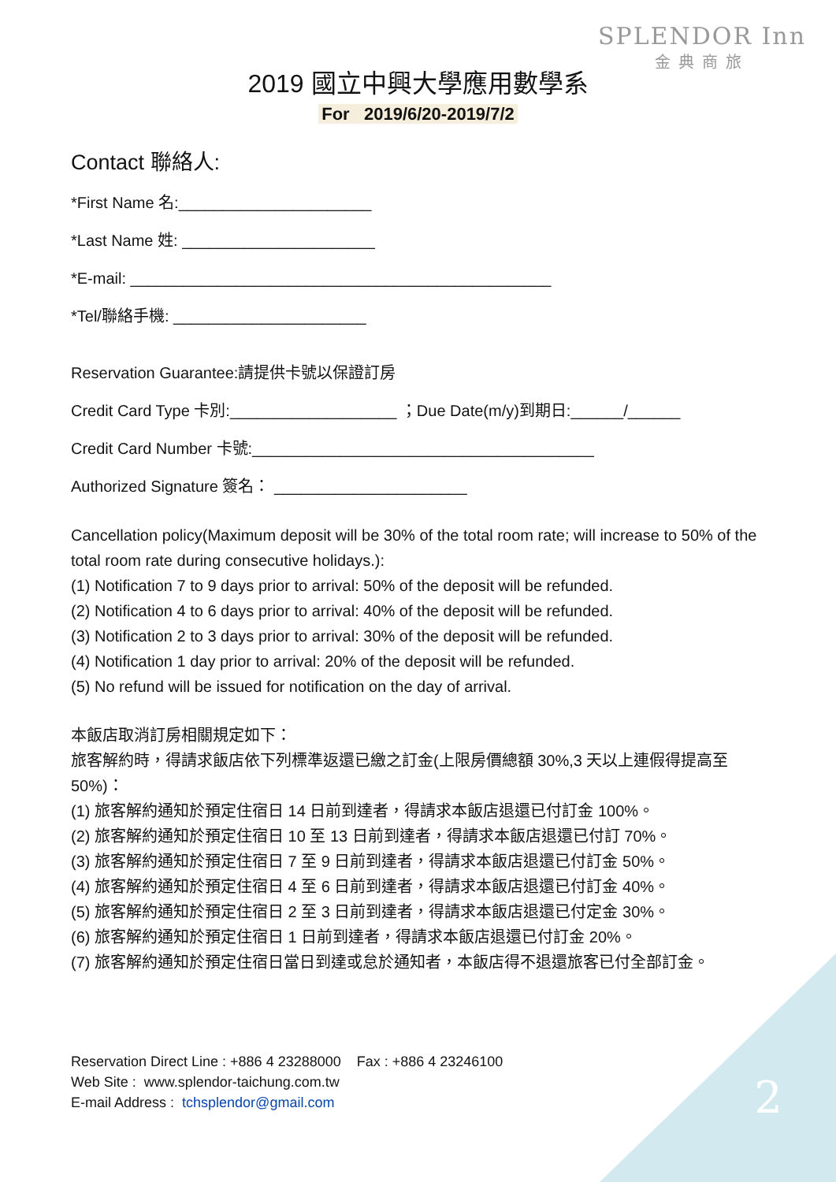SPLENDOR Inn
金典商旅
2019 國立中興大學應用數學系
For 2019/6/20-2019/7/2
Contact 聯絡人:
*First Name 名:______________________
*Last Name 姓: ______________________
*E-mail: ________________________________________________
*Tel/聯絡手機: ______________________
Reservation Guarantee:請提供卡號以保證訂房
Credit Card Type 卡別:___________________ ；Due Date(m/y)到期日:______/______
Credit Card Number 卡號:_______________________________________
Authorized Signature 簽名： ______________________
Cancellation policy(Maximum deposit will be 30% of the total room rate; will increase to 50% of the total room rate during consecutive holidays.):
(1) Notification 7 to 9 days prior to arrival: 50% of the deposit will be refunded.
(2) Notification 4 to 6 days prior to arrival: 40% of the deposit will be refunded.
(3) Notification 2 to 3 days prior to arrival: 30% of the deposit will be refunded.
(4) Notification 1 day prior to arrival: 20% of the deposit will be refunded.
(5) No refund will be issued for notification on the day of arrival.
本飯店取消訂房相關規定如下：
旅客解約時，得請求飯店依下列標準返還已繳之訂金(上限房價總額 30%,3 天以上連假得提高至 50%)：
(1) 旅客解約通知於預定住宿日 14 日前到達者，得請求本飯店退還已付訂金 100%。
(2) 旅客解約通知於預定住宿日 10 至 13 日前到達者，得請求本飯店退還已付訂 70%。
(3) 旅客解約通知於預定住宿日 7 至 9 日前到達者，得請求本飯店退還已付訂金 50%。
(4) 旅客解約通知於預定住宿日 4 至 6 日前到達者，得請求本飯店退還已付訂金 40%。
(5) 旅客解約通知於預定住宿日 2 至 3 日前到達者，得請求本飯店退還已付定金 30%。
(6) 旅客解約通知於預定住宿日 1 日前到達者，得請求本飯店退還已付訂金 20%。
(7) 旅客解約通知於預定住宿日當日到達或怠於通知者，本飯店得不退還旅客已付全部訂金。
Reservation Direct Line : +886 4 23288000 Fax : +886 4 23246100
Web Site : www.splendor-taichung.com.tw
E-mail Address : tchsplendor@gmail.com
2